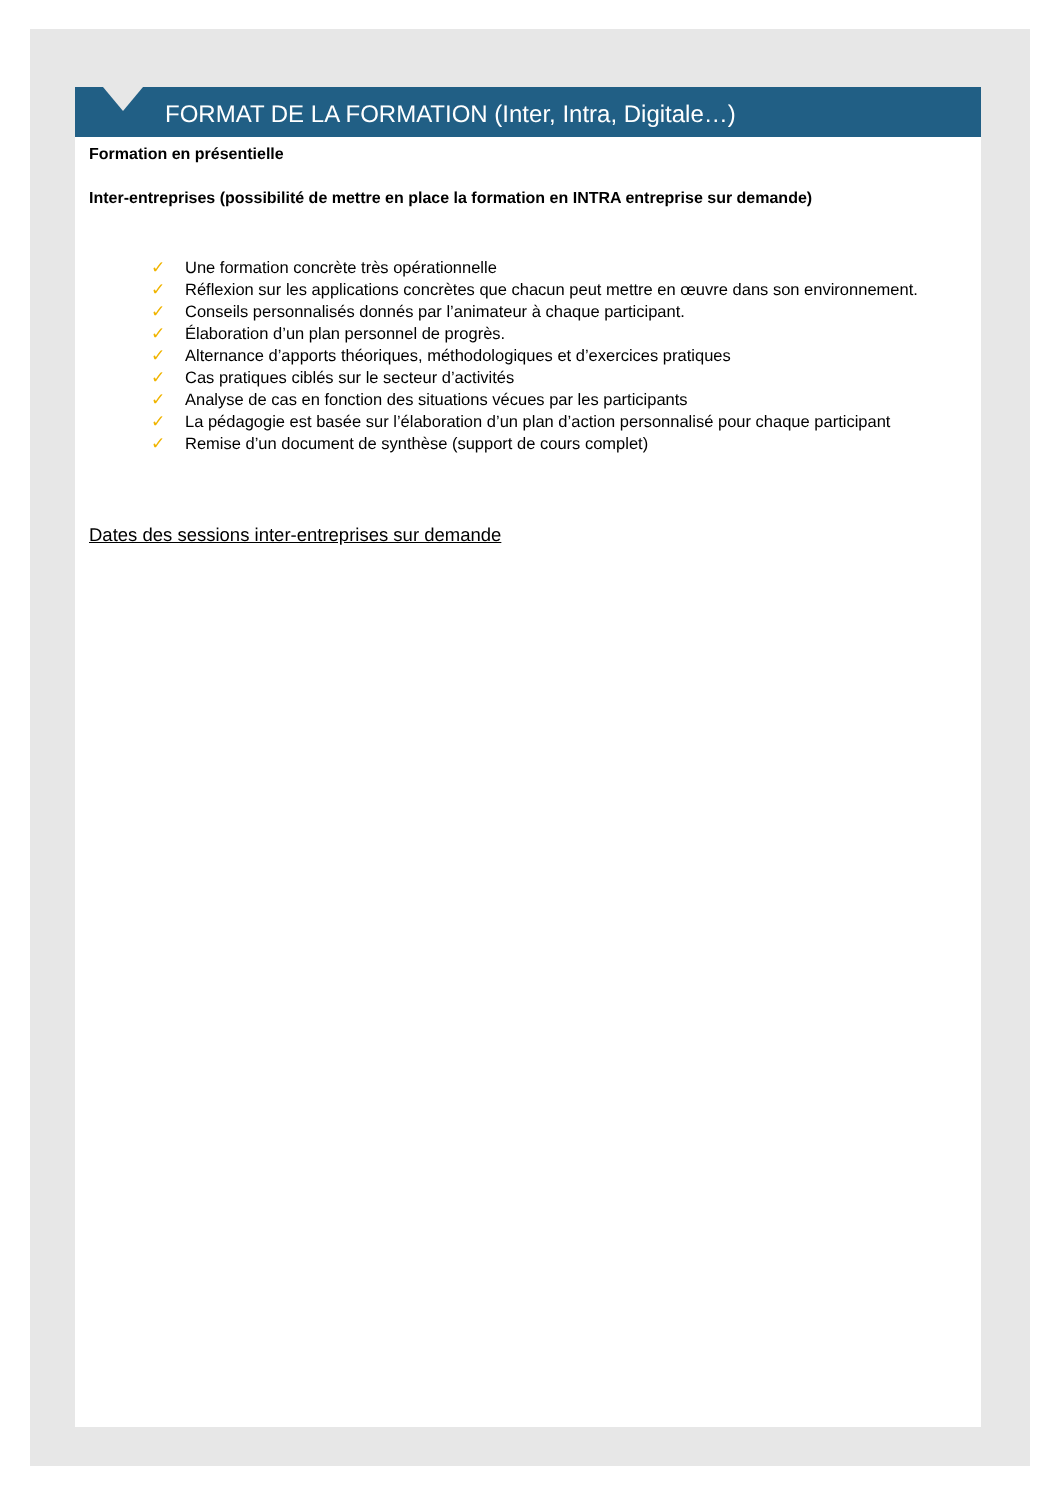FORMAT DE LA FORMATION (Inter, Intra, Digitale…)
Formation en présentielle
Inter-entreprises (possibilité de mettre en place la formation en INTRA entreprise sur demande)
✓ Une formation concrète très opérationnelle
✓ Réflexion sur les applications concrètes que chacun peut mettre en œuvre dans son environnement.
✓ Conseils personnalisés donnés par l’animateur à chaque participant.
✓ Élaboration d’un plan personnel de progrès.
✓ Alternance d’apports théoriques, méthodologiques et d’exercices pratiques
✓ Cas pratiques ciblés sur le secteur d’activités
✓ Analyse de cas en fonction des situations vécues par les participants
✓ La pédagogie est basée sur l’élaboration d’un plan d’action personnalisé pour chaque participant
✓ Remise d’un document de synthèse (support de cours complet)
Dates des sessions inter-entreprises sur demande